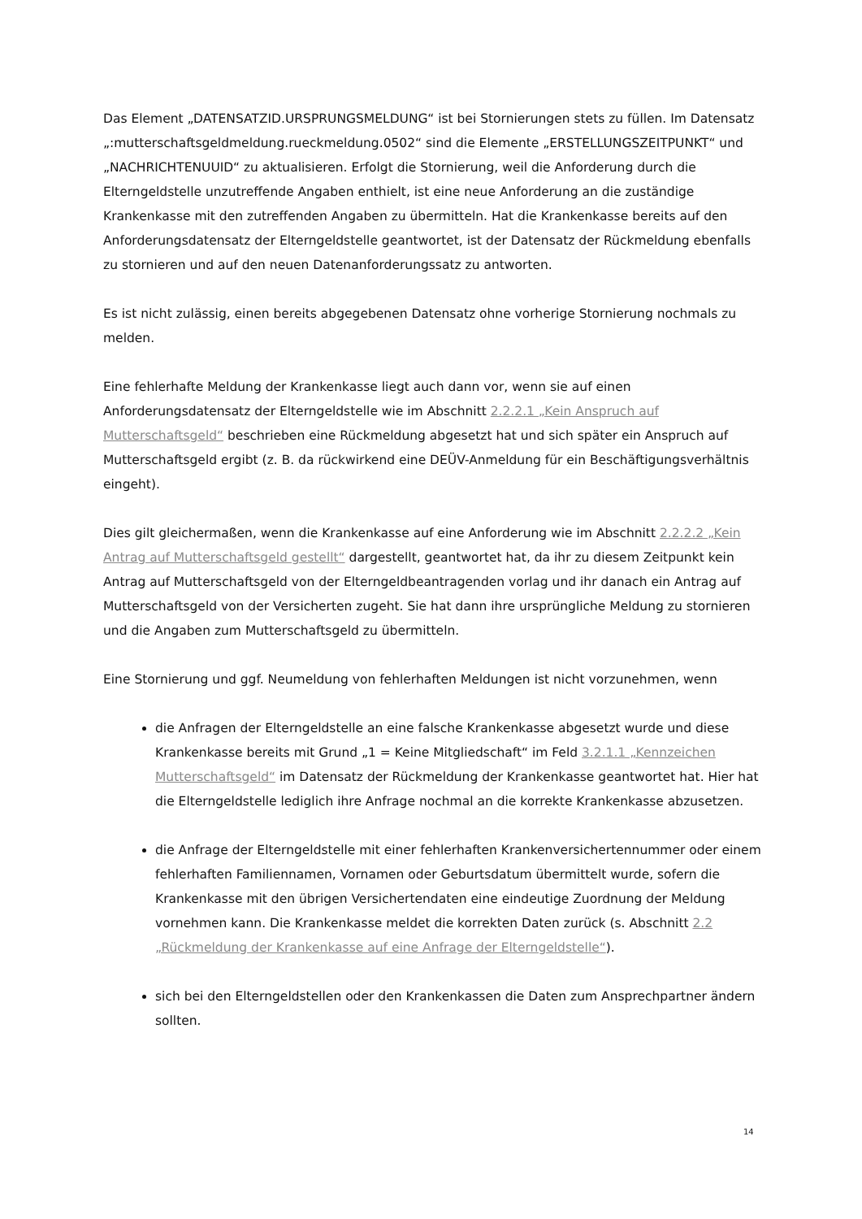Das Element „DATENSATZID.URSPRUNGSMELDUNG“ ist bei Stornierungen stets zu füllen. Im Datensatz „:mutterschaftsgeldmeldung.rueckmeldung.0502“ sind die Elemente „ERSTELLUNGSZEITPUNKT“ und „NACHRICHTENUUID“ zu aktualisieren. Erfolgt die Stornierung, weil die Anforderung durch die Elterngeldstelle unzutreffende Angaben enthielt, ist eine neue Anforderung an die zuständige Krankenkasse mit den zutreffenden Angaben zu übermitteln. Hat die Krankenkasse bereits auf den Anforderungsdatensatz der Elterngeldstelle geantwortet, ist der Datensatz der Rückmeldung ebenfalls zu stornieren und auf den neuen Datenanforderungssatz zu antworten.
Es ist nicht zulässig, einen bereits abgegebenen Datensatz ohne vorherige Stornierung nochmals zu melden.
Eine fehlerhafte Meldung der Krankenkasse liegt auch dann vor, wenn sie auf einen Anforderungsdatensatz der Elterngeldstelle wie im Abschnitt 2.2.2.1 „Kein Anspruch auf Mutterschaftsgeld“ beschrieben eine Rückmeldung abgesetzt hat und sich später ein Anspruch auf Mutterschaftsgeld ergibt (z. B. da rückwirkend eine DEÜV-Anmeldung für ein Beschäftigungsverhältnis eingeht).
Dies gilt gleichermaßen, wenn die Krankenkasse auf eine Anforderung wie im Abschnitt 2.2.2.2 „Kein Antrag auf Mutterschaftsgeld gestellt“ dargestellt, geantwortet hat, da ihr zu diesem Zeitpunkt kein Antrag auf Mutterschaftsgeld von der Elterngeldbeantragenden vorlag und ihr danach ein Antrag auf Mutterschaftsgeld von der Versicherten zugeht. Sie hat dann ihre ursprüngliche Meldung zu stornieren und die Angaben zum Mutterschaftsgeld zu übermitteln.
Eine Stornierung und ggf. Neumeldung von fehlerhaften Meldungen ist nicht vorzunehmen, wenn
die Anfragen der Elterngeldstelle an eine falsche Krankenkasse abgesetzt wurde und diese Krankenkasse bereits mit Grund „1 = Keine Mitgliedschaft“ im Feld 3.2.1.1 „Kennzeichen Mutterschaftsgeld“ im Datensatz der Rückmeldung der Krankenkasse geantwortet hat. Hier hat die Elterngeldstelle lediglich ihre Anfrage nochmal an die korrekte Krankenkasse abzusetzen.
die Anfrage der Elterngeldstelle mit einer fehlerhaften Krankenversichertennummer oder einem fehlerhaften Familiennamen, Vornamen oder Geburtsdatum übermittelt wurde, sofern die Krankenkasse mit den übrigen Versichertendaten eine eindeutige Zuordnung der Meldung vornehmen kann. Die Krankenkasse meldet die korrekten Daten zurück (s. Abschnitt 2.2 „Rückmeldung der Krankenkasse auf eine Anfrage der Elterngeldstelle“).
sich bei den Elterngeldstellen oder den Krankenkassen die Daten zum Ansprechpartner ändern sollten.
14